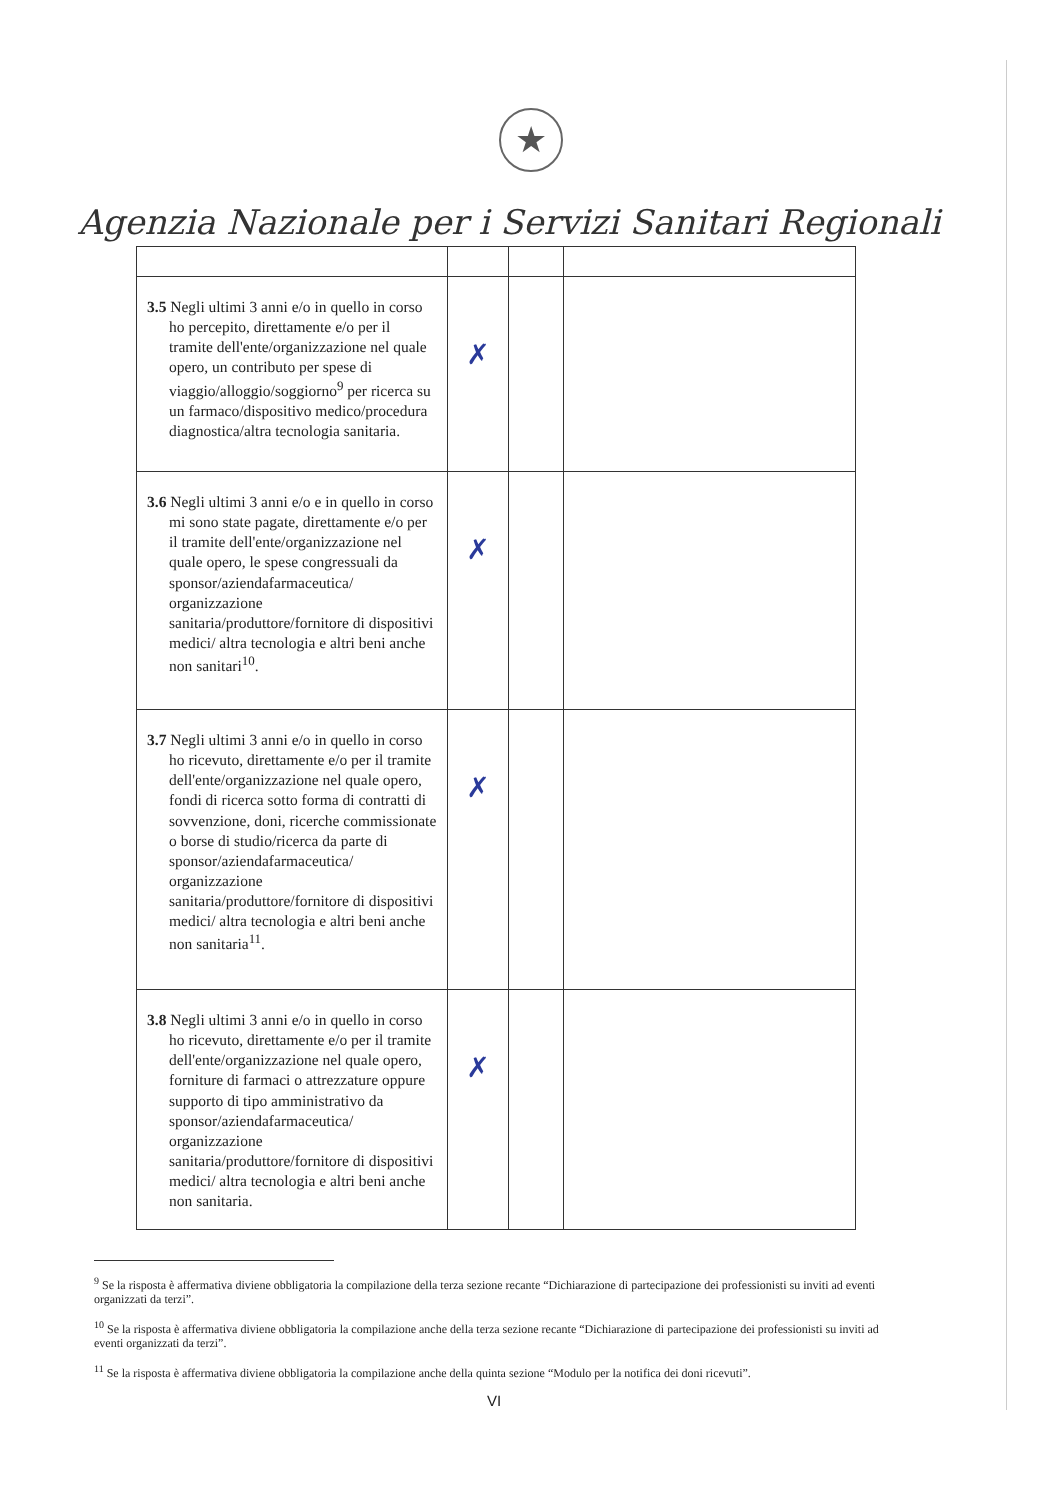★
Agenzia Nazionale per i Servizi Sanitari Regionali
| 3.5 Negli ultimi 3 anni e/o in quello in corso ho percepito, direttamente e/o per il tramite dell'ente/organizzazione nel quale opero, un contributo per spese di viaggio/alloggio/soggiorno<sup>9</sup> per ricerca su un farmaco/dispositivo medico/procedura diagnostica/altra tecnologia sanitaria. | ✗ | | |
| 3.6 Negli ultimi 3 anni e/o e in quello in corso mi sono state pagate, direttamente e/o per il tramite dell'ente/organizzazione nel quale opero, le spese congressuali da sponsor/aziendafarmaceutica/ organizzazione sanitaria/produttore/fornitore di dispositivi medici/ altra tecnologia e altri beni anche non sanitari<sup>10</sup>. | ✗ | | |
| 3.7 Negli ultimi 3 anni e/o in quello in corso ho ricevuto, direttamente e/o per il tramite dell'ente/organizzazione nel quale opero, fondi di ricerca sotto forma di contratti di sovvenzione, doni, ricerche commissionate o borse di studio/ricerca da parte di sponsor/aziendafarmaceutica/ organizzazione sanitaria/produttore/fornitore di dispositivi medici/ altra tecnologia e altri beni anche non sanitaria<sup>11</sup>. | ✗ | | |
| 3.8 Negli ultimi 3 anni e/o in quello in corso ho ricevuto, direttamente e/o per il tramite dell'ente/organizzazione nel quale opero, forniture di farmaci o attrezzature oppure supporto di tipo amministrativo da sponsor/aziendafarmaceutica/ organizzazione sanitaria/produttore/fornitore di dispositivi medici/ altra tecnologia e altri beni anche non sanitaria. | ✗ | | |
<sup>9</sup> Se la risposta è affermativa diviene obbligatoria la compilazione della terza sezione recante “Dichiarazione di partecipazione dei professionisti su inviti ad eventi organizzati da terzi”.
<sup>10</sup> Se la risposta è affermativa diviene obbligatoria la compilazione anche della terza sezione recante “Dichiarazione di partecipazione dei professionisti su inviti ad eventi organizzati da terzi”.
<sup>11</sup> Se la risposta è affermativa diviene obbligatoria la compilazione anche della quinta sezione “Modulo per la notifica dei doni ricevuti”.
VI